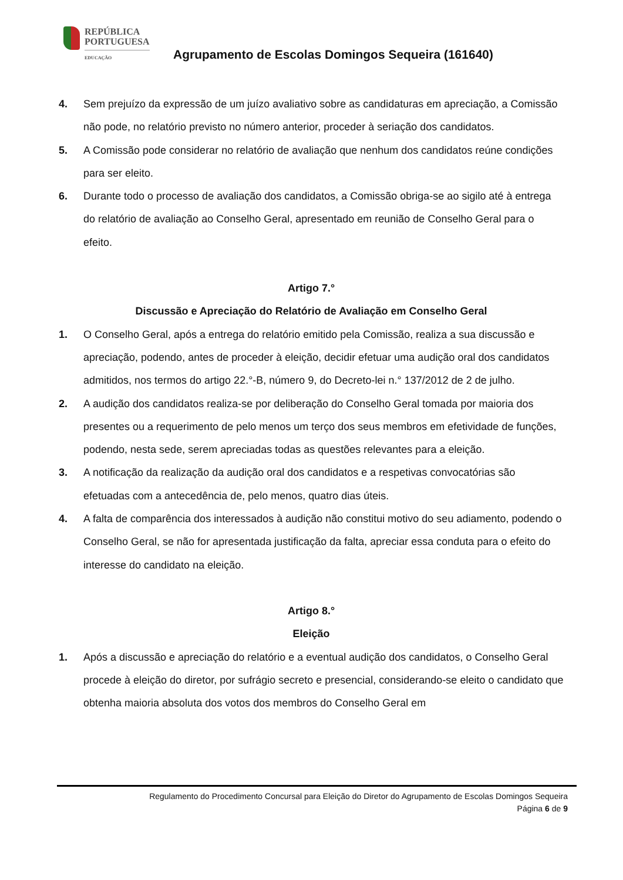REPÚBLICA
PORTUGUESA
EDUCAÇÃO
Agrupamento de Escolas Domingos Sequeira (161640)
4. Sem prejuízo da expressão de um juízo avaliativo sobre as candidaturas em apreciação, a Comissão não pode, no relatório previsto no número anterior, proceder à seriação dos candidatos.
5. A Comissão pode considerar no relatório de avaliação que nenhum dos candidatos reúne condições para ser eleito.
6. Durante todo o processo de avaliação dos candidatos, a Comissão obriga-se ao sigilo até à entrega do relatório de avaliação ao Conselho Geral, apresentado em reunião de Conselho Geral para o efeito.
Artigo 7.°
Discussão e Apreciação do Relatório de Avaliação em Conselho Geral
1. O Conselho Geral, após a entrega do relatório emitido pela Comissão, realiza a sua discussão e apreciação, podendo, antes de proceder à eleição, decidir efetuar uma audição oral dos candidatos admitidos, nos termos do artigo 22.°-B, número 9, do Decreto-lei n.° 137/2012 de 2 de julho.
2. A audição dos candidatos realiza-se por deliberação do Conselho Geral tomada por maioria dos presentes ou a requerimento de pelo menos um terço dos seus membros em efetividade de funções, podendo, nesta sede, serem apreciadas todas as questões relevantes para a eleição.
3. A notificação da realização da audição oral dos candidatos e a respetivas convocatórias são efetuadas com a antecedência de, pelo menos, quatro dias úteis.
4. A falta de comparência dos interessados à audição não constitui motivo do seu adiamento, podendo o Conselho Geral, se não for apresentada justificação da falta, apreciar essa conduta para o efeito do interesse do candidato na eleição.
Artigo 8.°
Eleição
1. Após a discussão e apreciação do relatório e a eventual audição dos candidatos, o Conselho Geral procede à eleição do diretor, por sufrágio secreto e presencial, considerando-se eleito o candidato que obtenha maioria absoluta dos votos dos membros do Conselho Geral em
Regulamento do Procedimento Concursal para Eleição do Diretor do Agrupamento de Escolas Domingos Sequeira
Página 6 de 9